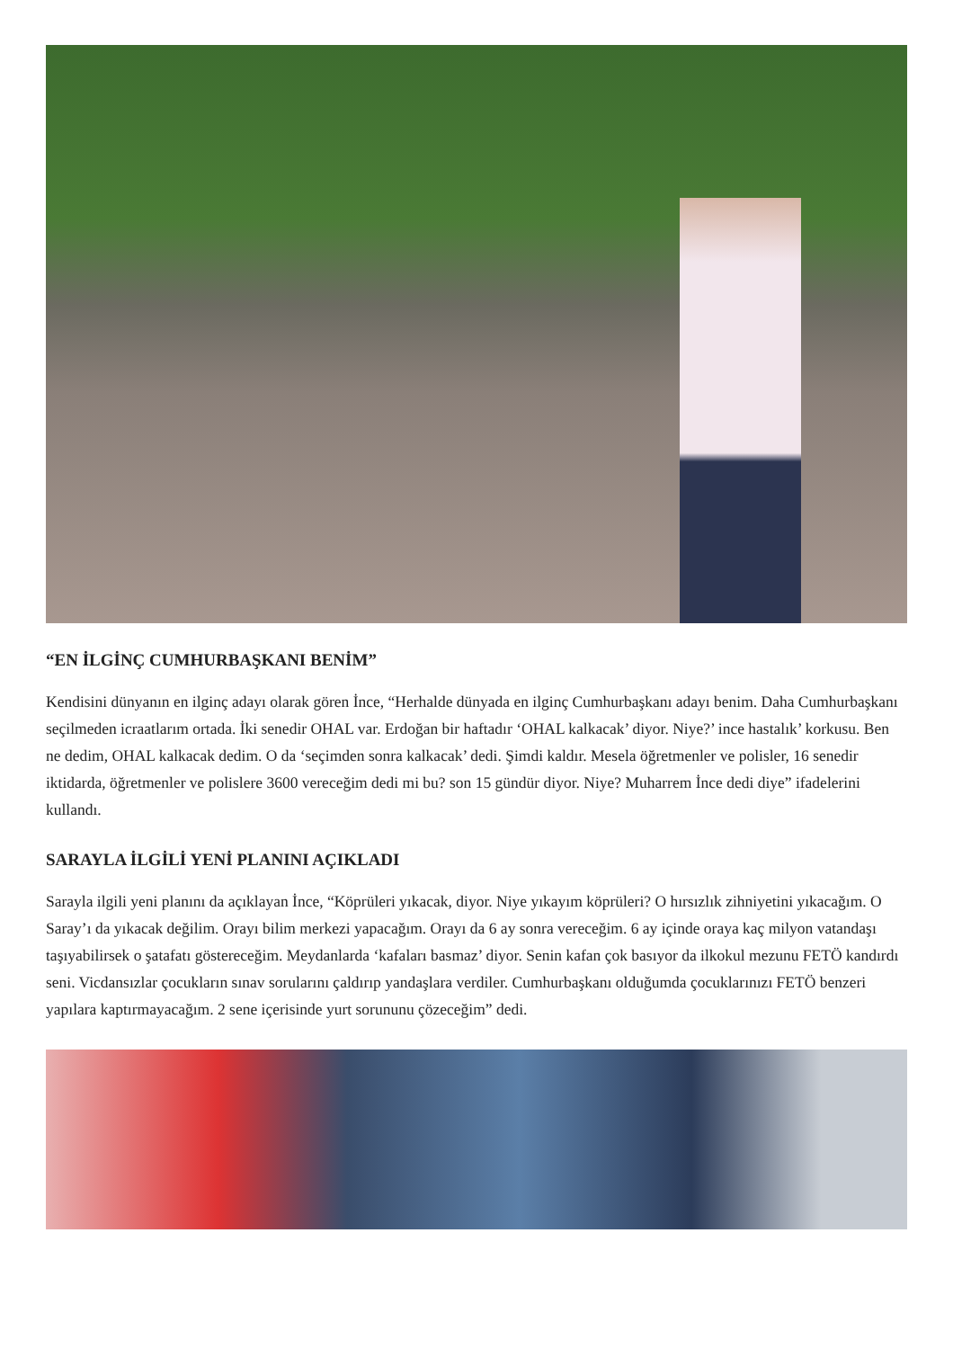“EN İLGİNÇ CUMHURBAŞKANI BENİM”
Kendisini dünyanın en ilginç adayı olarak gören İnce, “Herhalde dünyada en ilginç Cumhurbaşkanı adayı benim. Daha Cumhurbaşkanı seçilmeden icraatlarım ortada. İki senedir OHAL var. Erdoğan bir haftadır ‘OHAL kalkacak’ diyor. Niye?’ ince hastalık’ korkusu. Ben ne dedim, OHAL kalkacak dedim. O da ‘seçimden sonra kalkacak’ dedi. Şimdi kaldır. Mesela öğretmenler ve polisler, 16 senedir iktidarda, öğretmenler ve polislere 3600 vereceğim dedi mi bu? son 15 gündür diyor. Niye? Muharrem İnce dedi diye” ifadelerini kullandı.
SARAYLA İLGİLİ YENİ PLANINI AÇIKLADI
Sarayla ilgili yeni planını da açıklayan İnce, “Köprüleri yıkacak, diyor. Niye yıkayım köprüleri? O hırsızlık zihniyetini yıkacağım. O Saray’ı da yıkacak değilim. Orayı bilim merkezi yapacağım. Orayı da 6 ay sonra vereceğim. 6 ay içinde oraya kaç milyon vatandaşı taşıyabilirsek o şatafatı göstereceğim. Meydanlarda ‘kafaları basmaz’ diyor. Senin kafan çok basıyor da ilkokul mezunu FETÖ kandırdı seni. Vicdansızlar çocukların sınav sorularını çaldırıp yandaşlara verdiler. Cumhurbaşkanı olduğumda çocuklarınızı FETÖ benzeri yapılara kaptırmayacağım. 2 sene içerisinde yurt sorununu çözeceğim” dedi.